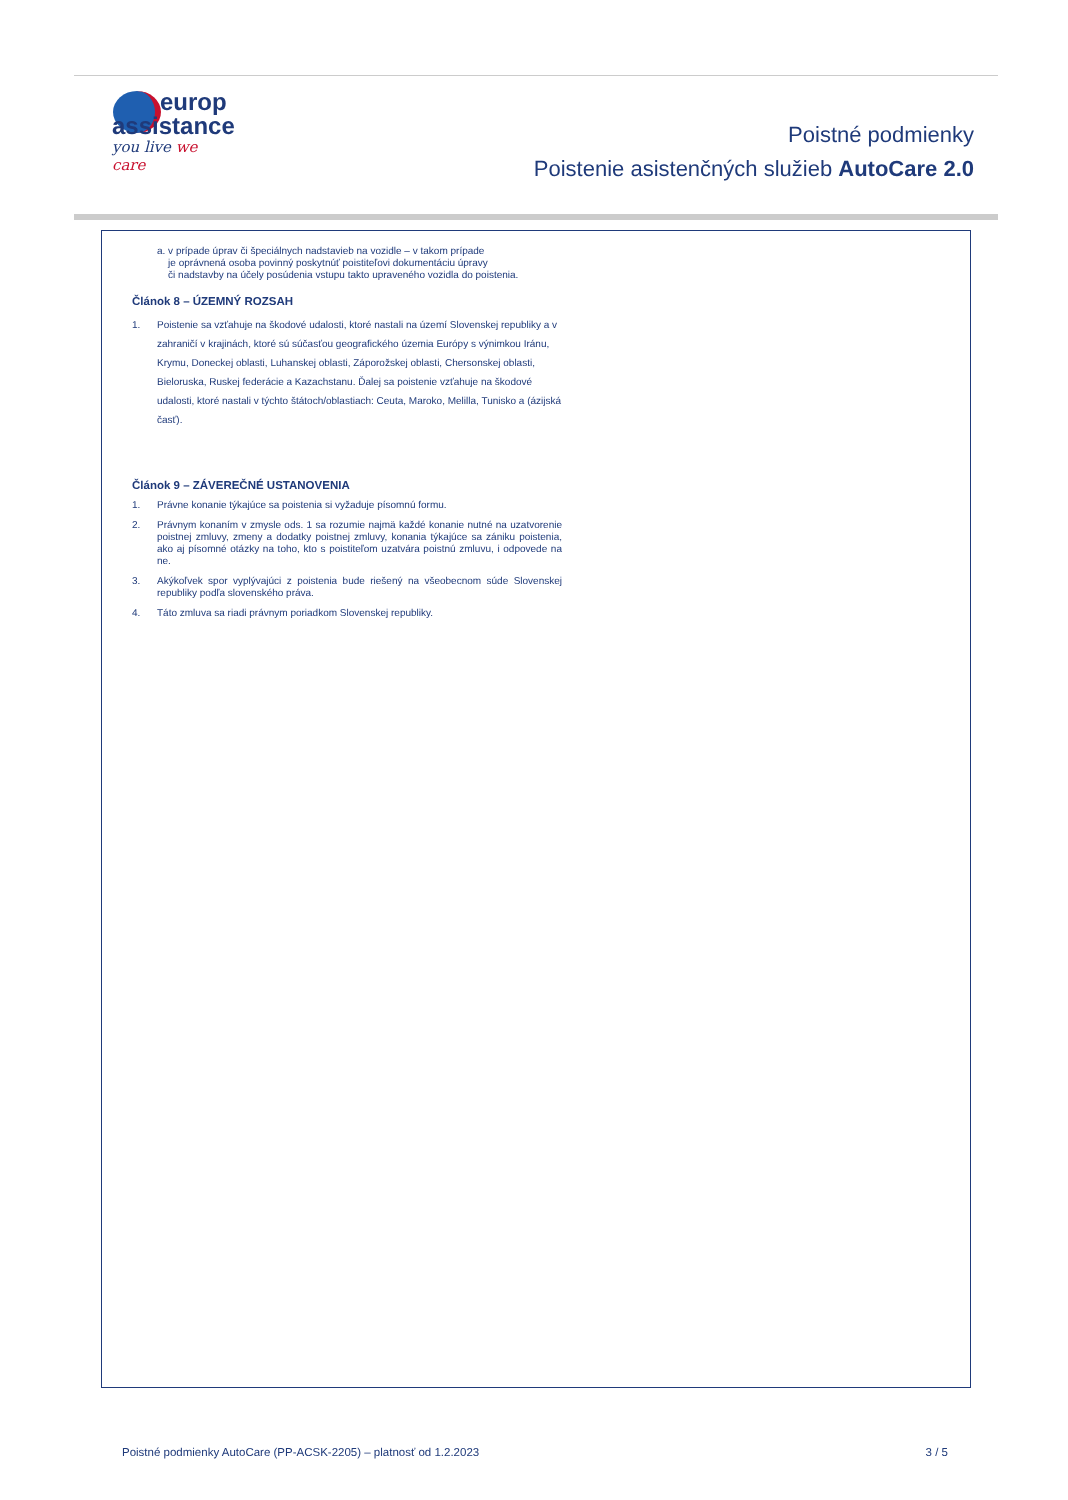europ
assistance
you live we care
Poistné podmienky
Poistenie asistenčných služieb AutoCare 2.0
a. v prípade úprav či špeciálnych nadstavieb na vozidle – v takom prípade
je oprávnená osoba povinný poskytnúť poistiteľovi dokumentáciu úpravy
či nadstavby na účely posúdenia vstupu takto upraveného vozidla do poistenia.
Článok 8 – ÚZEMNÝ ROZSAH
1. Poistenie sa vzťahuje na škodové udalosti, ktoré nastali na území Slovenskej republiky a v zahraničí v krajinách, ktoré sú súčasťou geografického územia Európy s výnimkou Iránu, Krymu, Doneckej oblasti, Luhanskej oblasti, Záporožskej oblasti, Chersonskej oblasti, Bieloruska, Ruskej federácie a Kazachstanu. Ďalej sa poistenie vzťahuje na škodové udalosti, ktoré nastali v týchto štátoch/oblastiach: Ceuta, Maroko, Melilla, Tunisko a (ázijská časť).
Článok 9 – ZÁVEREČNÉ USTANOVENIA
1. Právne konanie týkajúce sa poistenia si vyžaduje písomnú formu.
2. Právnym konaním v zmysle ods. 1 sa rozumie najmä každé konanie nutné na uzatvorenie poistnej zmluvy, zmeny a dodatky poistnej zmluvy, konania týkajúce sa zániku poistenia, ako aj písomné otázky na toho, kto s poistiteľom uzatvára poistnú zmluvu, i odpovede na ne.
3. Akýkoľvek spor vyplývajúci z poistenia bude riešený na všeobecnom súde Slovenskej republiky podľa slovenského práva.
4. Táto zmluva sa riadi právnym poriadkom Slovenskej republiky.
Poistné podmienky AutoCare (PP-ACSK-2205) – platnosť od 1.2.2023 3 / 5